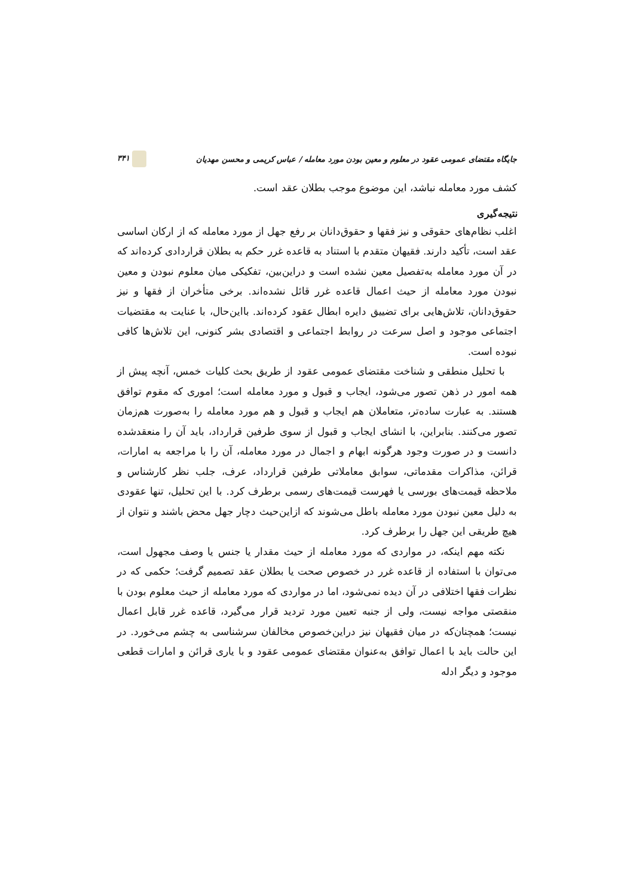جایگاه مقتضای عمومی عقود در معلوم و معین بودن مورد معامله / عباس کریمی و محسن مهدیان ۳۴۱
کشف مورد معامله نباشد، این موضوع موجب بطلان عقد است.
نتیجه‌گیری
اغلب نظام‌های حقوقی و نیز فقها و حقوق‌دانان بر رفع جهل از مورد معامله که از ارکان اساسی عقد است، تأکید دارند. فقیهان متقدم با استناد به قاعده غرر حکم به بطلان قراردادی کرده‌اند که در آن مورد معامله به‌تفصیل معین نشده است و دراین‌بین، تفکیکی میان معلوم نبودن و معین نبودن مورد معامله از حیث اعمال قاعده غرر قائل نشده‌اند. برخی متأخران از فقها و نیز حقوق‌دانان، تلاش‌هایی برای تضییق دایره ابطال عقود کرده‌اند. بااین‌حال، با عنایت به مقتضیات اجتماعی موجود و اصل سرعت در روابط اجتماعی و اقتصادی بشر کنونی، این تلاش‌ها کافی نبوده است.
با تحلیل منطقی و شناخت مقتضای عمومی عقود از طریق بحث کلیات خمس، آنچه پیش از همه امور در ذهن تصور می‌شود، ایجاب و قبول و مورد معامله است؛ اموری که مقوم توافق هستند. به عبارت ساده‌تر، متعاملان هم ایجاب و قبول و هم مورد معامله را به‌صورت هم‌زمان تصور می‌کنند. بنابراین، با انشای ایجاب و قبول از سوی طرفین قرارداد، باید آن را منعقدشده دانست و در صورت وجود هرگونه ابهام و اجمال در مورد معامله، آن را با مراجعه به امارات، قرائن، مذاکرات مقدماتی، سوابق معاملاتی طرفین قرارداد، عرف، جلب نظر کارشناس و ملاحظه قیمت‌های بورسی یا فهرست قیمت‌های رسمی برطرف کرد. با این تحلیل، تنها عقودی به دلیل معین نبودن مورد معامله باطل می‌شوند که ازاین‌حیث دچار جهل محض باشند و نتوان از هیچ طریقی این جهل را برطرف کرد.
نکته مهم اینکه، در مواردی که مورد معامله از حیث مقدار یا جنس یا وصف مجهول است، می‌توان با استفاده از قاعده غرر در خصوص صحت یا بطلان عقد تصمیم گرفت؛ حکمی که در نظرات فقها اختلافی در آن دیده نمی‌شود، اما در مواردی که مورد معامله از حیث معلوم بودن با منقصتی مواجه نیست، ولی از جنبه تعیین مورد تردید قرار می‌گیرد، قاعده غرر قابل اعمال نیست؛ همچنان‌که در میان فقیهان نیز دراین‌خصوص مخالفان سرشناسی به چشم می‌خورد. در این حالت باید با اعمال توافق به‌عنوان مقتضای عمومی عقود و با یاری قرائن و امارات قطعی موجود و دیگر ادله